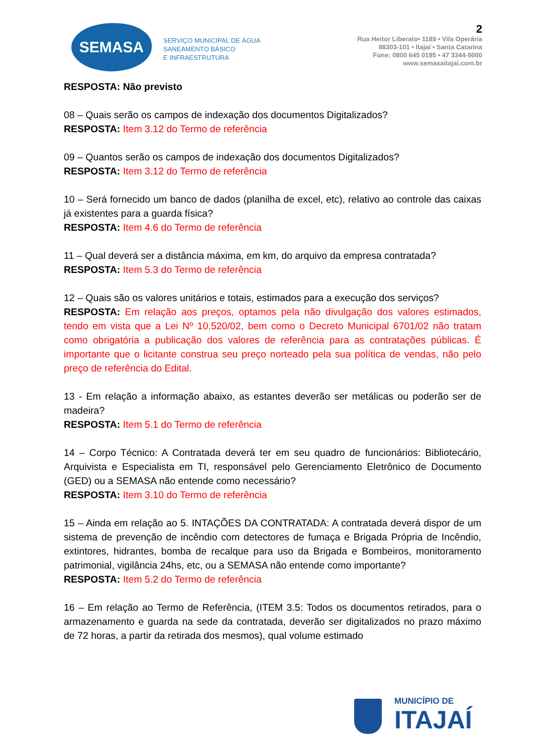SEMASA
SERVIÇO MUNICIPAL DE ÁGUA
SANEAMENTO BÁSICO
E INFRAESTRUTURA
2
Rua Heitor Liberato• 1189 • Vila Operária
88303-101 • Itajaí • Santa Catarina
Fone: 0800 645 0195 • 47 3344-9000
www.semasaitajai.com.br
RESPOSTA: Não previsto
08 – Quais serão os campos de indexação dos documentos Digitalizados?
RESPOSTA: Item 3.12 do Termo de referência
09 – Quantos serão os campos de indexação dos documentos Digitalizados?
RESPOSTA: Item 3.12 do Termo de referência
10 – Será fornecido um banco de dados (planilha de excel, etc), relativo ao controle das caixas já existentes para a guarda física?
RESPOSTA: Item 4.6 do Termo de referência
11 – Qual deverá ser a distância máxima, em km, do arquivo da empresa contratada?
RESPOSTA: Item 5.3 do Termo de referência
12 – Quais são os valores unitários e totais, estimados para a execução dos serviços?
RESPOSTA: Em relação aos preços, optamos pela não divulgação dos valores estimados, tendo em vista que a Lei Nº 10.520/02, bem como o Decreto Municipal 6701/02 não tratam como obrigatória a publicação dos valores de referência para as contratações públicas. É importante que o licitante construa seu preço norteado pela sua política de vendas, não pelo preço de referência do Edital.
13 - Em relação a informação abaixo, as estantes deverão ser metálicas ou poderão ser de madeira?
RESPOSTA: Item 5.1 do Termo de referência
14 – Corpo Técnico: A Contratada deverá ter em seu quadro de funcionários: Bibliotecário, Arquivista e Especialista em TI, responsável pelo Gerenciamento Eletrônico de Documento (GED) ou a SEMASA não entende como necessário?
RESPOSTA: Item 3.10 do Termo de referência
15 – Ainda em relação ao 5. INTAÇÕES DA CONTRATADA: A contratada deverá dispor de um sistema de prevenção de incêndio com detectores de fumaça e Brigada Própria de Incêndio, extintores, hidrantes, bomba de recalque para uso da Brigada e Bombeiros, monitoramento patrimonial, vigilância 24hs, etc, ou a SEMASA não entende como importante?
RESPOSTA: Item 5.2 do Termo de referência
16 – Em relação ao Termo de Referência, (ITEM 3.5: Todos os documentos retirados, para o armazenamento e guarda na sede da contratada, deverão ser digitalizados no prazo máximo de 72 horas, a partir da retirada dos mesmos), qual volume estimado
MUNICÍPIO DE
ITAJAÍ